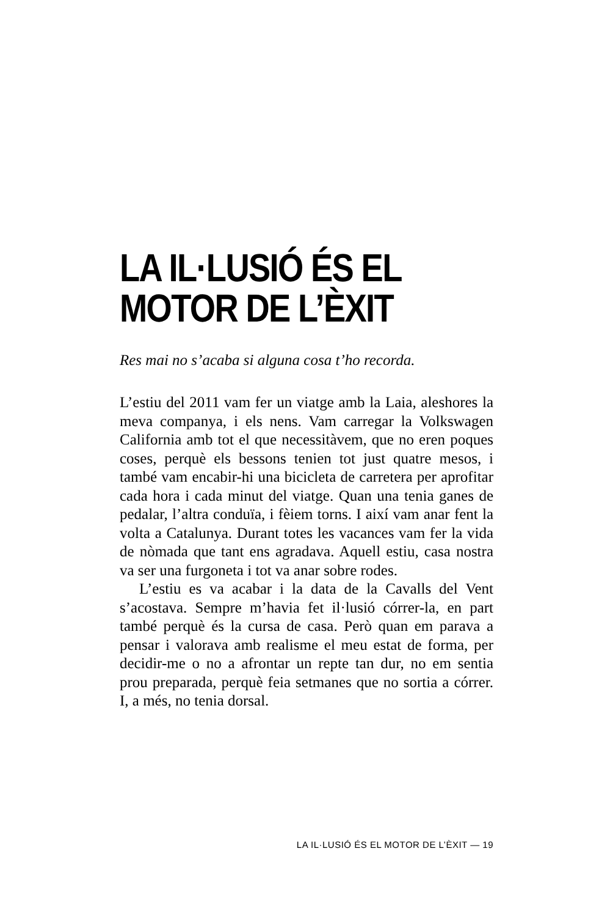LA IL·LUSIÓ ÉS EL
MOTOR DE L’ÈXIT
Res mai no s’acaba si alguna cosa t’ho recorda.
L’estiu del 2011 vam fer un viatge amb la Laia, aleshores la meva companya, i els nens. Vam carregar la Volkswagen California amb tot el que necessitàvem, que no eren poques coses, perquè els bessons tenien tot just quatre mesos, i també vam encabir-hi una bicicleta de carretera per aprofitar cada hora i cada minut del viatge. Quan una tenia ganes de pedalar, l’altra conduïa, i fèiem torns. I així vam anar fent la volta a Catalunya. Durant totes les vacances vam fer la vida de nòmada que tant ens agradava. Aquell estiu, casa nostra va ser una furgoneta i tot va anar sobre rodes.
L’estiu es va acabar i la data de la Cavalls del Vent s’acostava. Sempre m’havia fet il·lusió córrer-la, en part també perquè és la cursa de casa. Però quan em parava a pensar i valorava amb realisme el meu estat de forma, per decidir-me o no a afrontar un repte tan dur, no em sentia prou preparada, perquè feia setmanes que no sortia a córrer. I, a més, no tenia dorsal.
LA IL·LUSIÓ ÉS EL MOTOR DE L’ÈXIT — 19